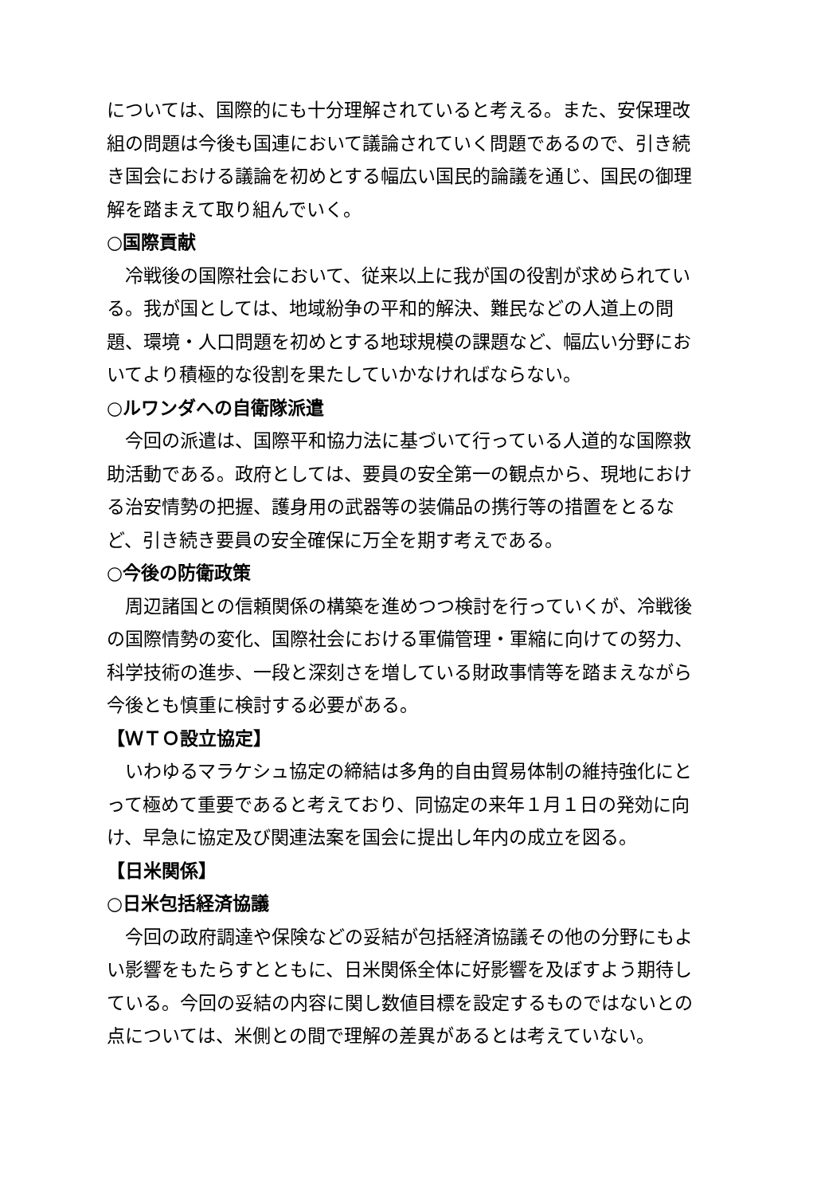については、国際的にも十分理解されていると考える。また、安保理改組の問題は今後も国連において議論されていく問題であるので、引き続き国会における議論を初めとする幅広い国民的論議を通じ、国民の御理解を踏まえて取り組んでいく。
○国際貢献
冷戦後の国際社会において、従来以上に我が国の役割が求められている。我が国としては、地域紛争の平和的解決、難民などの人道上の問題、環境・人口問題を初めとする地球規模の課題など、幅広い分野においてより積極的な役割を果たしていかなければならない。
○ルワンダへの自衛隊派遣
今回の派遣は、国際平和協力法に基づいて行っている人道的な国際救助活動である。政府としては、要員の安全第一の観点から、現地における治安情勢の把握、護身用の武器等の装備品の携行等の措置をとるなど、引き続き要員の安全確保に万全を期す考えである。
○今後の防衛政策
周辺諸国との信頼関係の構築を進めつつ検討を行っていくが、冷戦後の国際情勢の変化、国際社会における軍備管理・軍縮に向けての努力、科学技術の進歩、一段と深刻さを増している財政事情等を踏まえながら今後とも慎重に検討する必要がある。
【ＷＴＯ設立協定】
いわゆるマラケシュ協定の締結は多角的自由貿易体制の維持強化にとって極めて重要であると考えており、同協定の来年１月１日の発効に向け、早急に協定及び関連法案を国会に提出し年内の成立を図る。
【日米関係】
○日米包括経済協議
今回の政府調達や保険などの妥結が包括経済協議その他の分野にもよい影響をもたらすとともに、日米関係全体に好影響を及ぼすよう期待している。今回の妥結の内容に関し数値目標を設定するものではないとの点については、米側との間で理解の差異があるとは考えていない。